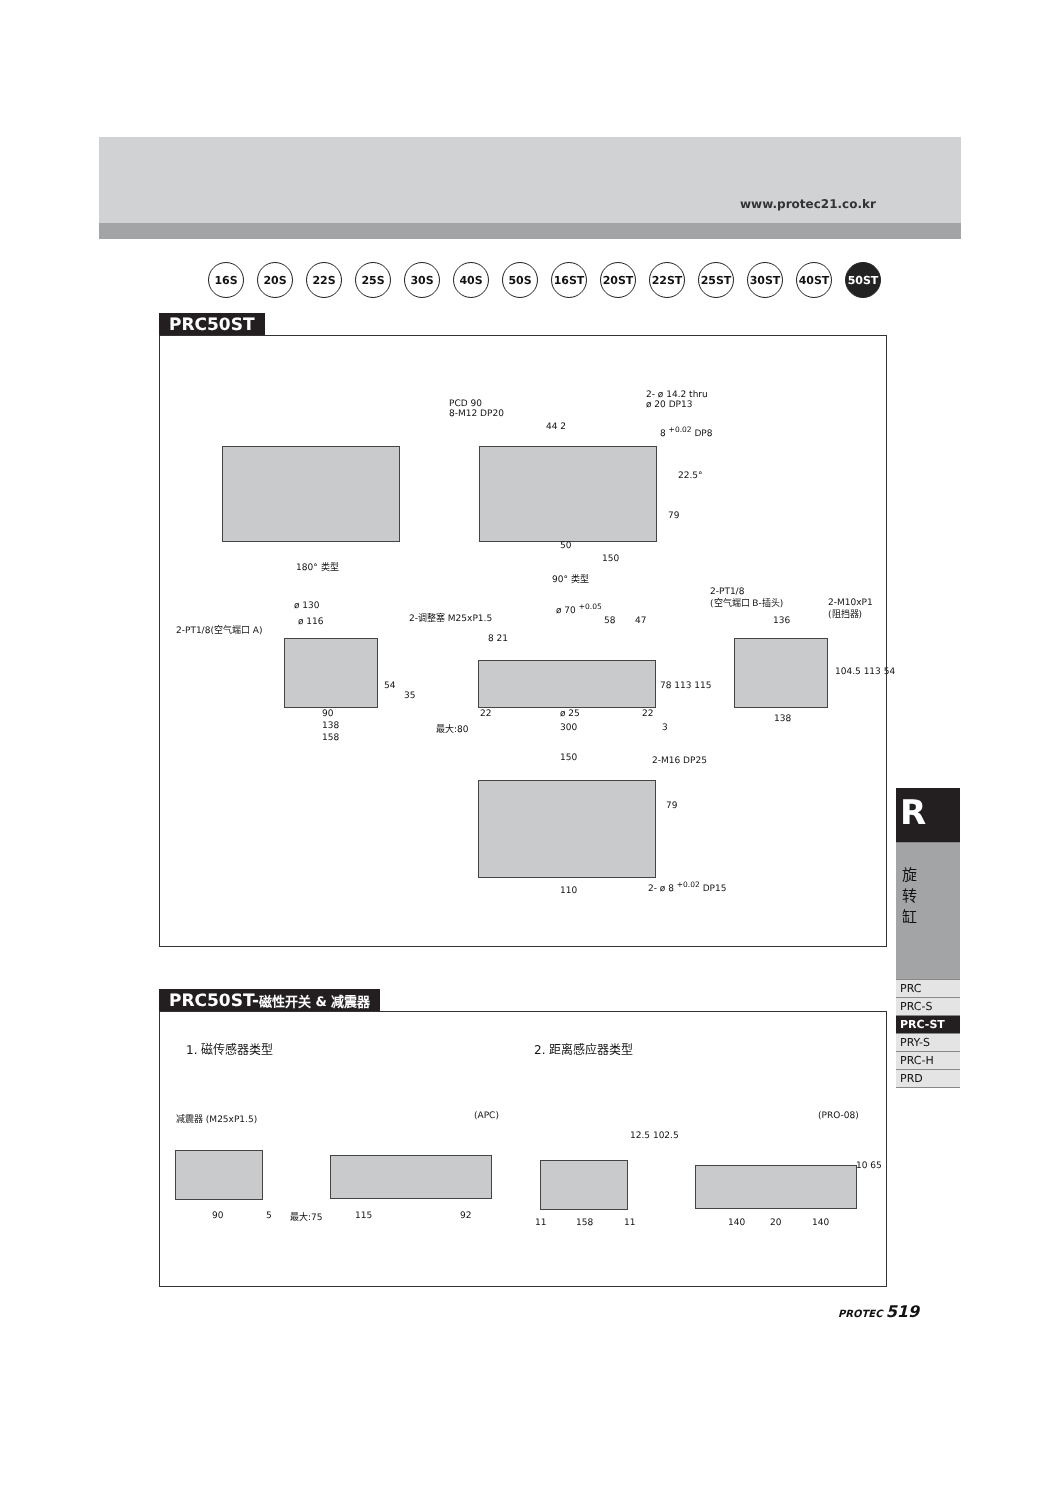www.protec21.co.kr
16S 20S 22S 25S 30S 40S 50S 16ST 20ST 22ST 25ST 30ST 40ST 50ST
PRC50ST
PCD 90
8-M12 DP20
2- ø 14.2 thru
ø 20 DP13
44 2 8 <sup>+0.02</sup> DP8
22.5°
79
50
150
180° 类型
90° 类型
ø 130
ø 116
2-PT1/8(空气端口 A)
2-调整塞 M25xP1.5
ø 70 <sup>+0.05</sup>
58 47
2-PT1/8
(空气端口 B-插头)
2-M10xP1
(阻挡器)
136
8 21
78 113 115
104.5 113 54
54
35
90
138
158
22 ø 25 22
最大:80 300 3
138
150 2-M16 DP25
79
110 2- ø 8 <sup>+0.02</sup> DP15
PRC50ST-磁性开关 & 减震器
1. 磁传感器类型 2. 距离感应器类型
减震器 (M25xP1.5) (APC) (PRO-08)
90 5 最大:75 115 92
11 158 11 140 20 140
12.5 102.5
10 65
R
旋
转
缸
PRC
PRC-S
PRC-ST
PRY-S
PRC-H
PRD
PROTEC 519